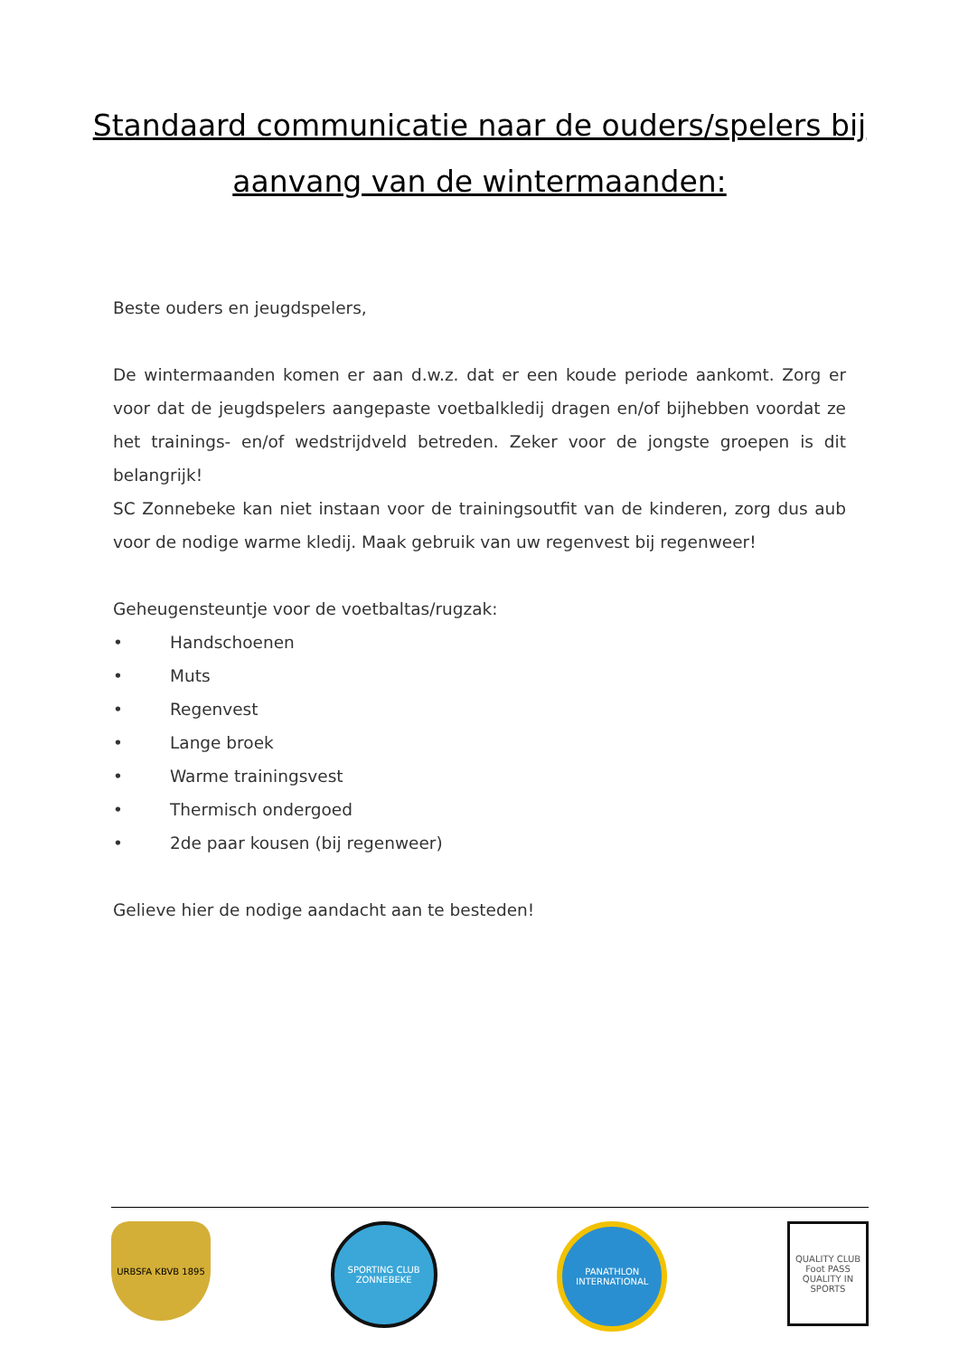Standaard communicatie naar de ouders/spelers bij
aanvang van de wintermaanden:
Beste ouders en jeugdspelers,
De wintermaanden komen er aan d.w.z. dat er een koude periode aankomt. Zorg er voor dat de jeugdspelers aangepaste voetbalkledij dragen en/of bijhebben voordat ze het trainings- en/of wedstrijdveld betreden. Zeker voor de jongste groepen is dit belangrijk!
SC Zonnebeke kan niet instaan voor de trainingsoutfit van de kinderen, zorg dus aub voor de nodige warme kledij. Maak gebruik van uw regenvest bij regenweer!
Geheugensteuntje voor de voetbaltas/rugzak:
• Handschoenen
• Muts
• Regenvest
• Lange broek
• Warme trainingsvest
• Thermisch ondergoed
• 2de paar kousen (bij regenweer)
Gelieve hier de nodige aandacht aan te besteden!
URBSFA KBVB 1895 SPORTING CLUB ZONNEBEKE
PANATHLON INTERNATIONAL
QUALITY CLUB
Foot PASS
QUALITY IN SPORTS